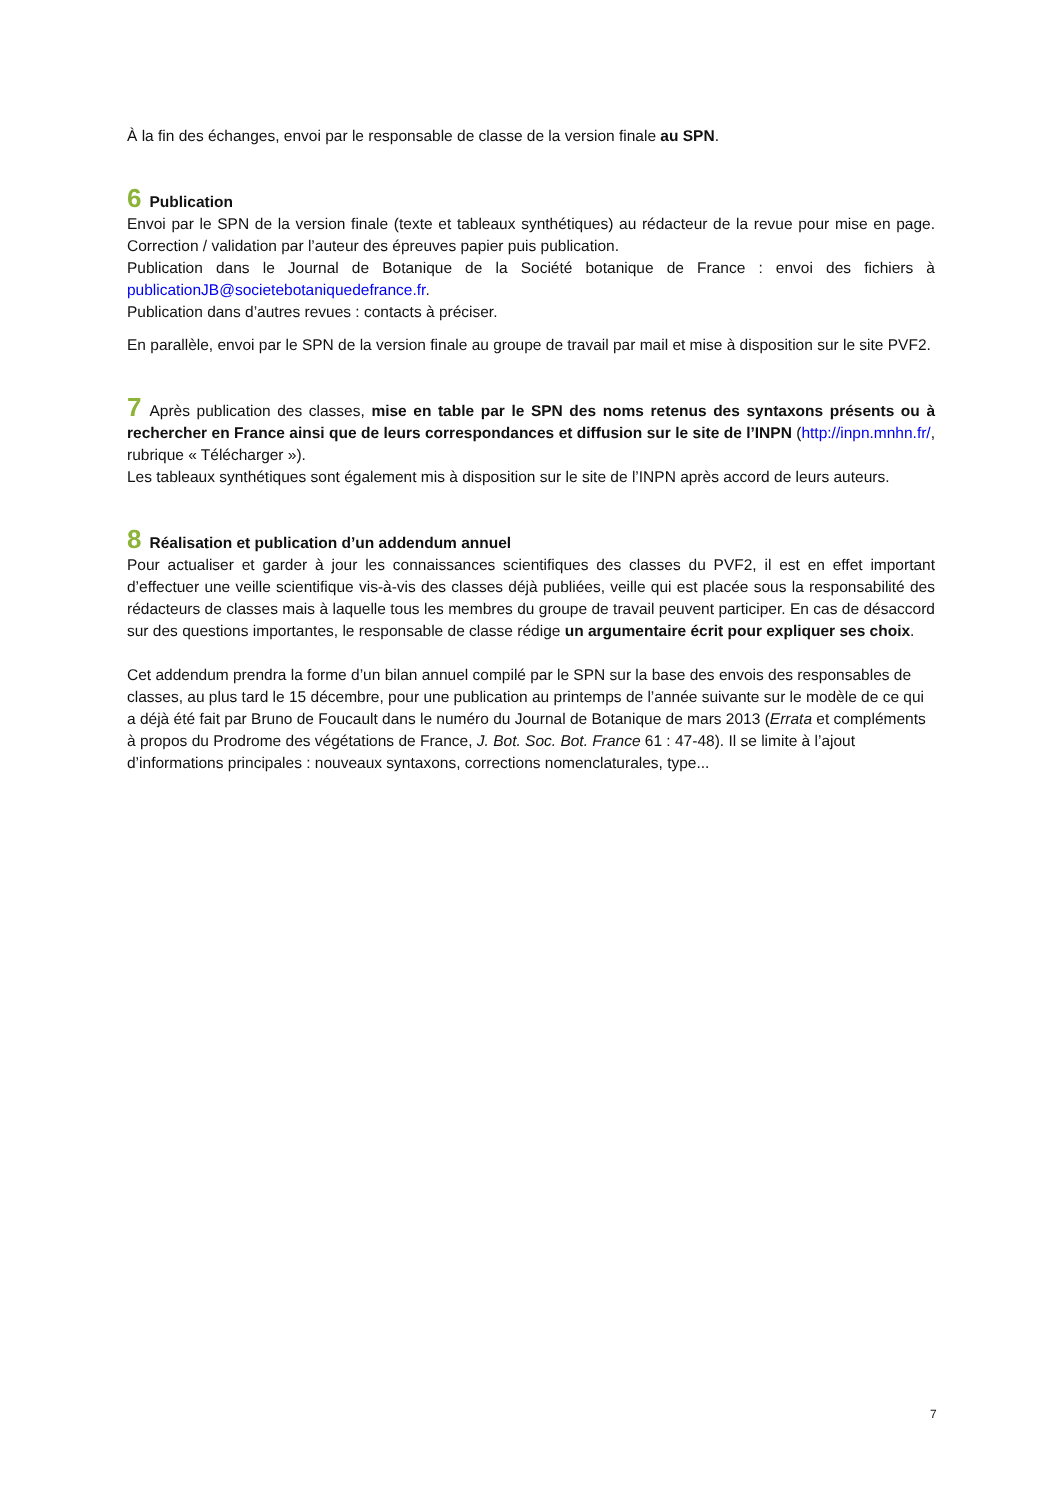À la fin des échanges, envoi par le responsable de classe de la version finale au SPN.
6 Publication
Envoi par le SPN de la version finale (texte et tableaux synthétiques) au rédacteur de la revue pour mise en page. Correction / validation par l’auteur des épreuves papier puis publication.
Publication dans le Journal de Botanique de la Société botanique de France : envoi des fichiers à publicationJB@societebotaniquedefrance.fr.
Publication dans d’autres revues : contacts à préciser.
En parallèle, envoi par le SPN de la version finale au groupe de travail par mail et mise à disposition sur le site PVF2.
7 Après publication des classes, mise en table par le SPN des noms retenus des syntaxons présents ou à rechercher en France ainsi que de leurs correspondances et diffusion sur le site de l’INPN (http://inpn.mnhn.fr/, rubrique « Télécharger »).
Les tableaux synthétiques sont également mis à disposition sur le site de l’INPN après accord de leurs auteurs.
8 Réalisation et publication d’un addendum annuel
Pour actualiser et garder à jour les connaissances scientifiques des classes du PVF2, il est en effet important d’effectuer une veille scientifique vis-à-vis des classes déjà publiées, veille qui est placée sous la responsabilité des rédacteurs de classes mais à laquelle tous les membres du groupe de travail peuvent participer. En cas de désaccord sur des questions importantes, le responsable de classe rédige un argumentaire écrit pour expliquer ses choix.
Cet addendum prendra la forme d’un bilan annuel compilé par le SPN sur la base des envois des responsables de classes, au plus tard le 15 décembre, pour une publication au printemps de l’année suivante sur le modèle de ce qui a déjà été fait par Bruno de Foucault dans le numéro du Journal de Botanique de mars 2013 (Errata et compléments à propos du Prodrome des végétations de France, J. Bot. Soc. Bot. France 61 : 47-48). Il se limite à l’ajout d’informations principales : nouveaux syntaxons, corrections nomenclaturales, type...
7